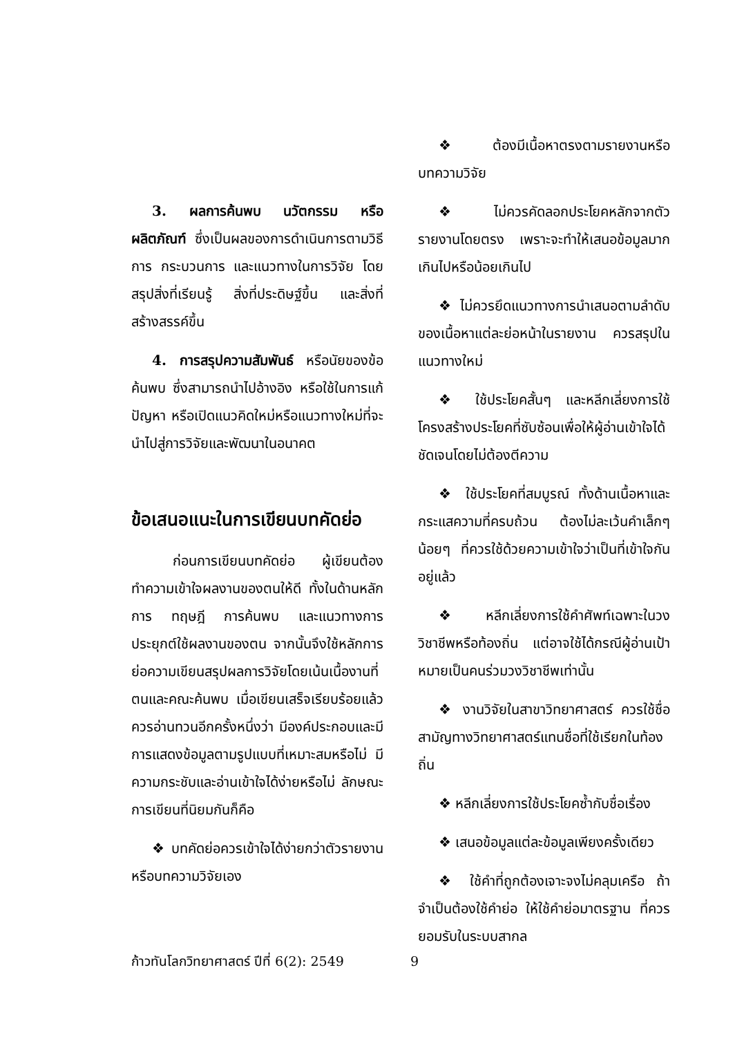3. ผลการค้นพบ นวัตกรรม หรือผลิตภัณฑ์ ซึ่งเป็นผลของการดำเนินการตามวิธีการ กระบวนการ และแนวทางในการวิจัย โดยสรุปสิ่งที่เรียนรู้ สิ่งที่ประดิษฐ์ขึ้น และสิ่งที่สร้างสรรค์ขึ้น
4. การสรุปความสัมพันธ์ หรือนัยของข้อค้นพบ ซึ่งสามารถนำไปอ้างอิง หรือใช้ในการแก้ปัญหา หรือเปิดแนวคิดใหม่หรือแนวทางใหม่ที่จะนำไปสู่การวิจัยและพัฒนาในอนาคต
ข้อเสนอแนะในการเขียนบทคัดย่อ
ก่อนการเขียนบทคัดย่อ ผู้เขียนต้องทำความเข้าใจผลงานของตนให้ดี ทั้งในด้านหลักการ ทฤษฎี การค้นพบ และแนวทางการประยุกต์ใช้ผลงานของตน จากนั้นจึงใช้หลักการย่อความเขียนสรุปผลการวิจัยโดยเน้นเนื้องานที่ตนและคณะค้นพบ เมื่อเขียนเสร็จเรียบร้อยแล้ว ควรอ่านทวนอีกครั้งหนึ่งว่า มีองค์ประกอบและมีการแสดงข้อมูลตามรูปแบบที่เหมาะสมหรือไม่ มีความกระชับและอ่านเข้าใจได้ง่ายหรือไม่ ลักษณะการเขียนที่นิยมกันก็คือ
❖บทคัดย่อควรเข้าใจได้ง่ายกว่าตัวรายงานหรือบทความวิจัยเอง
❖ต้องมีเนื้อหาตรงตามรายงานหรือบทความวิจัย
❖ ไม่ควรคัดลอกประโยคหลักจากตัวรายงานโดยตรง เพราะจะทำให้เสนอข้อมูลมากเกินไปหรือน้อยเกินไป
❖ ไม่ควรยึดแนวทางการนำเสนอตามลำดับของเนื้อหาแต่ละย่อหน้าในรายงาน ควรสรุปในแนวทางใหม่
❖ ใช้ประโยคสั้นๆ และหลีกเลี่ยงการใช้โครงสร้างประโยคที่ซับซ้อนเพื่อให้ผู้อ่านเข้าใจได้ชัดเจนโดยไม่ต้องตีความ
❖ ใช้ประโยคที่สมบูรณ์ ทั้งด้านเนื้อหาและกระแสความที่ครบถ้วน ต้องไม่ละเว้นคำเล็กๆ น้อยๆ ที่ควรใช้ด้วยความเข้าใจว่าเป็นที่เข้าใจกันอยู่แล้ว
❖ หลีกเลี่ยงการใช้คำศัพท์เฉพาะในวงวิชาชีพหรือท้องถิ่น แต่อาจใช้ได้กรณีผู้อ่านเป้าหมายเป็นคนร่วมวงวิชาชีพเท่านั้น
❖ งานวิจัยในสาขาวิทยาศาสตร์ ควรใช้ชื่อสามัญทางวิทยาศาสตร์แทนชื่อที่ใช้เรียกในท้องถิ่น
❖ หลีกเลี่ยงการใช้ประโยคซ้ำกับชื่อเรื่อง
❖ เสนอข้อมูลแต่ละข้อมูลเพียงครั้งเดียว
❖ ใช้คำที่ถูกต้องเจาะจงไม่คลุมเครือ ถ้าจำเป็นต้องใช้คำย่อ ให้ใช้คำย่อมาตรฐาน ที่ควรยอมรับในระบบสากล
ก้าวทันโลกวิทยาศาสตร์ ปีที่ 6(2): 2549 9